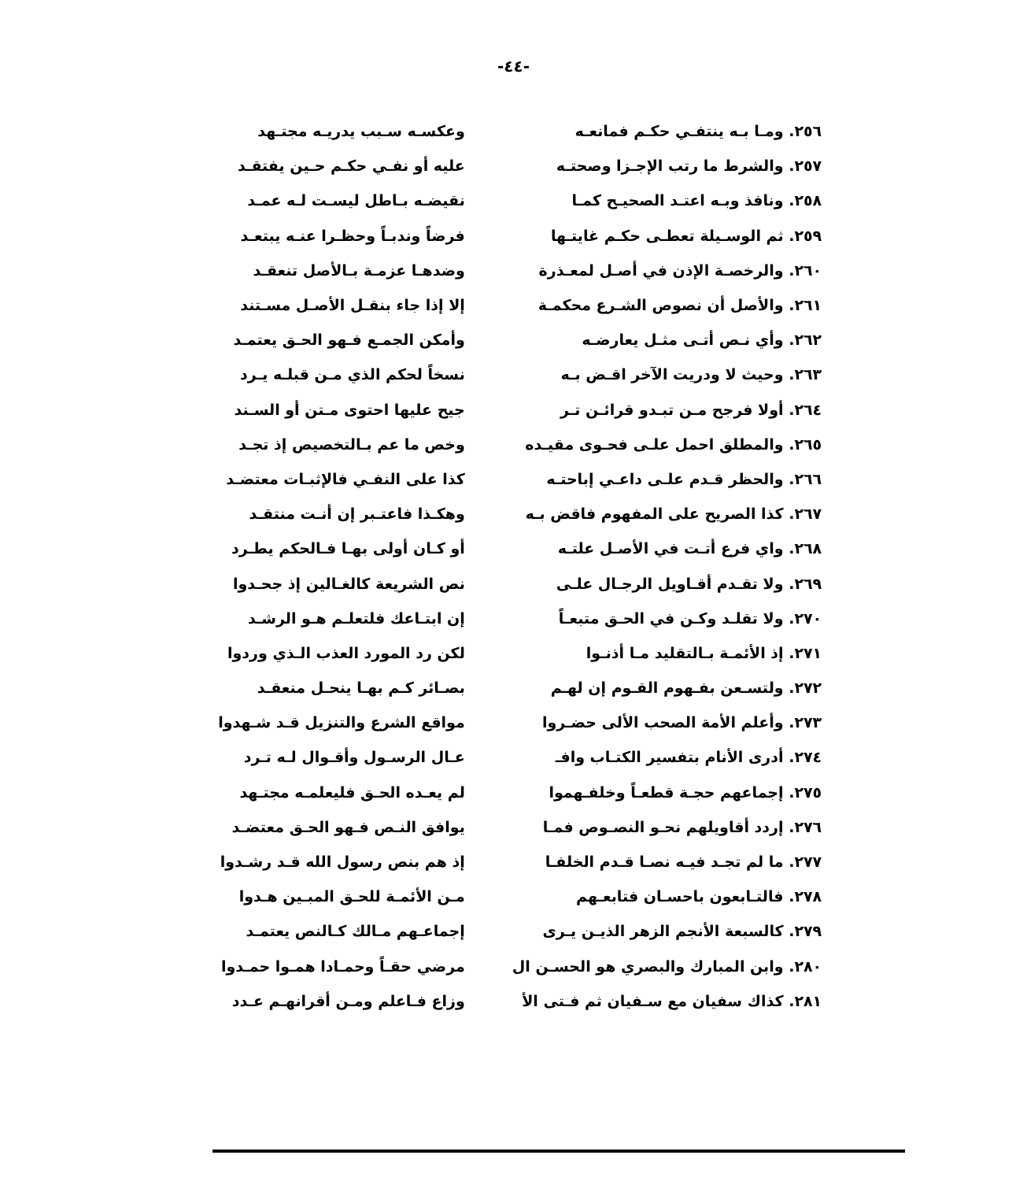-٤٤-
| ٢٥٦. ومـا بـه ينتفـي حكـم فمانعـه | وعكسـه سـبب يدريـه مجتـهد |
| ٢٥٧. والشرط ما رتب الإجـزا وصحتـه | عليه أو نفـي حكـم حـين يفتقـد |
| ٢٥٨. ونافذ وبـه اعتـد الصحيـح كمـا | نقيضـه بـاطل ليسـت لـه عمـد |
| ٢٥٩. ثم الوسـيلة تعطـى حكـم غايتـها | فرضاً وندبـاً وحظـرا عنـه يبتعـد |
| ٢٦٠. والرخصـة الإذن في أصـل لمعـذرة | وضدهـا عزمـة بـالأصل تنعقـد |
| ٢٦١. والأصل أن نصوص الشـرع محكمـة | إلا إذا جاء بنقـل الأصـل مسـتند |
| ٢٦٢. وأي نـص أتـى مثـل يعارضـه | وأمكن الجمـع فـهو الحـق يعتمـد |
| ٢٦٣. وحيث لا ودريت الآخر اقـض بـه | نسخاً لحكم الذي مـن قبلـه يـرد |
| ٢٦٤. أولا فرجح مـن تبـدو قرائـن تـر | جيح عليها احتوى مـتن أو السـند |
| ٢٦٥. والمطلق احمل علـى فحـوى مقيـده | وخص ما عم بـالتخصيص إذ تجـد |
| ٢٦٦. والحظر قـدم علـى داعـي إباحتـه | كذا على النفـي فالإثبـات معتضـد |
| ٢٦٧. كذا الصريح على المفهوم فاقض بـه | وهكـذا فاعتـبر إن أنـت منتقـد |
| ٢٦٨. واي فرع أتـت في الأصـل علتـه | أو كـان أولى بهـا فـالحكم يطـرد |
| ٢٦٩. ولا تقـدم أقـاويل الرجـال علـى | نص الشريعة كالغـالين إذ جحـدوا |
| ٢٧٠. ولا تقلـد وكـن في الحـق متبعـاً | إن ابتـاعك فلتعلـم هـو الرشـد |
| ٢٧١. إذ الأئمـة بـالتقليد مـا أذنـوا | لكن رد المورد العذب الـذي وردوا |
| ٢٧٢. ولتسـعن بفـهوم القـوم إن لهـم | بصـائر كـم بهـا ينحـل منعقـد |
| ٢٧٣. وأعلم الأمة الصحب الألى حضـروا | مواقع الشرع والتنزيل قـد شـهدوا |
| ٢٧٤. أدرى الأنام بتفسير الكتـاب وافـ | عـال الرسـول وأقـوال لـه تـرد |
| ٢٧٥. إجماعهم حجـة قطعـاً وخلفـهموا | لم يعـده الحـق فليعلمـه مجتـهد |
| ٢٧٦. إردد أقاويلهم نحـو النصـوص فمـا | يوافق النـص فـهو الحـق معتضـد |
| ٢٧٧. ما لم تجـد فيـه نصـا قـدم الخلفـا | إذ هم بنص رسول الله قـد رشـدوا |
| ٢٧٨. فالتـابعون باحسـان فتابعـهم | مـن الأئمـة للحـق المبـين هـدوا |
| ٢٧٩. كالسبعة الأنجم الزهر الذيـن يـرى | إجماعـهم مـالك كـالنص يعتمـد |
| ٢٨٠. وابن المبارك والبصري هو الحسـن ال | مرضي حقـاً وحمـادا همـوا حمـدوا |
| ٢٨١. كذاك سفيان مع سـفيان ثم فـتى الأ | وزاع فـاعلم ومـن أقرانهـم عـدد |